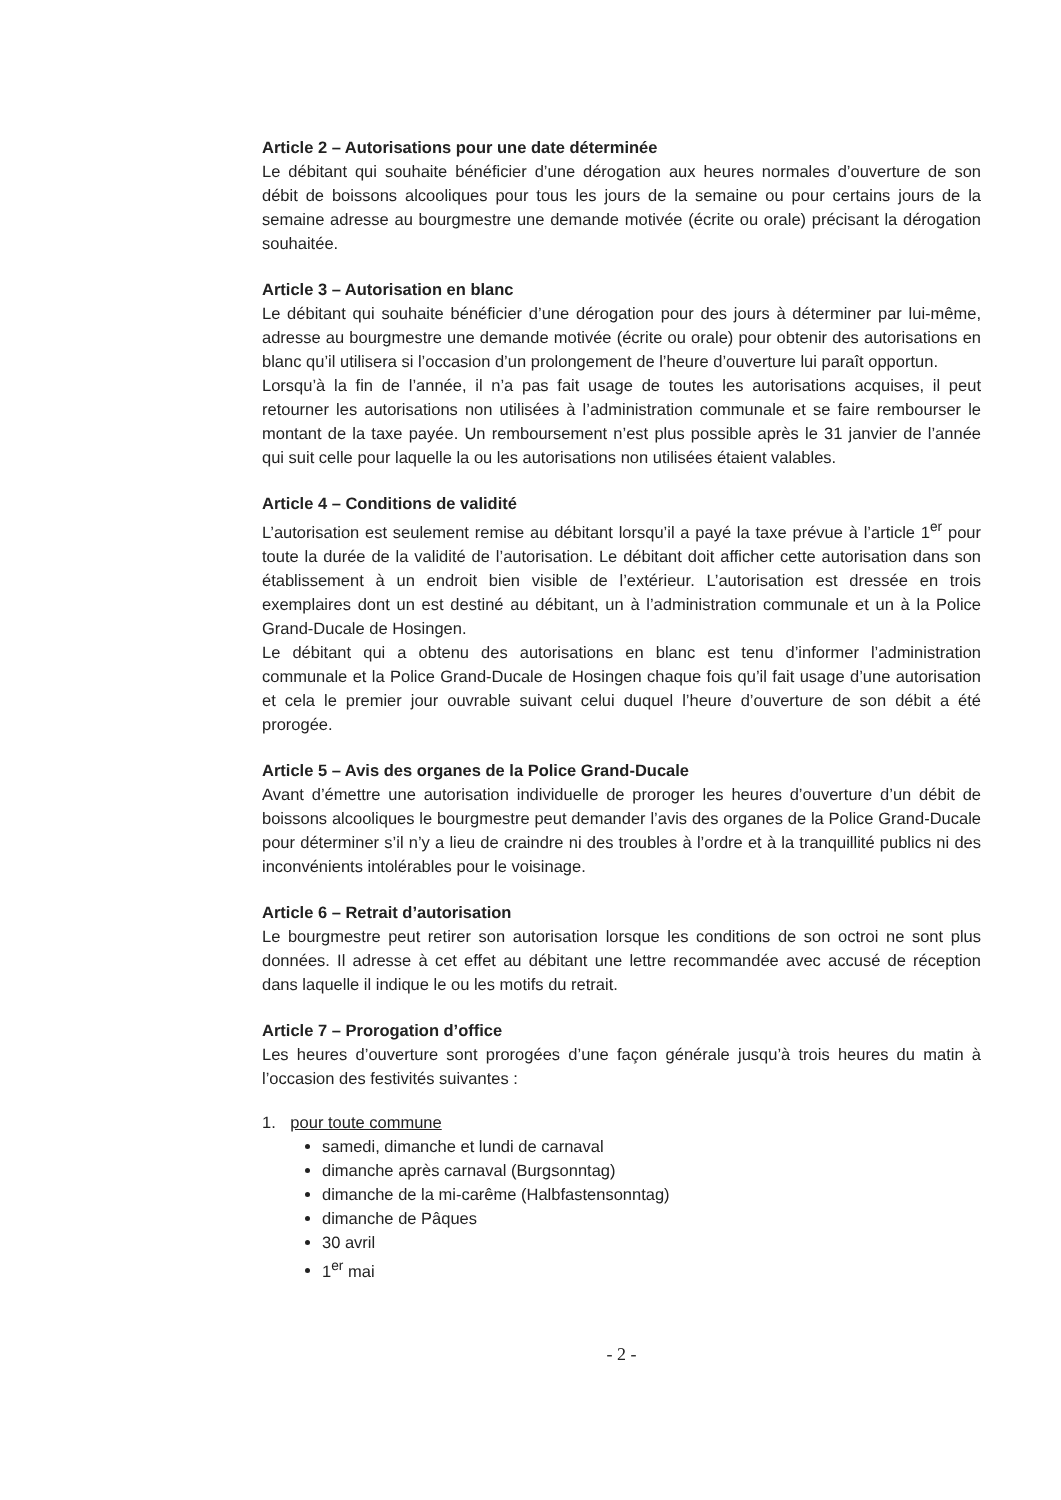Article 2 – Autorisations pour une date déterminée
Le débitant qui souhaite bénéficier d’une dérogation aux heures normales d’ouverture de son débit de boissons alcooliques pour tous les jours de la semaine ou pour certains jours de la semaine adresse au bourgmestre une demande motivée (écrite ou orale) précisant la dérogation souhaitée.
Article 3 – Autorisation en blanc
Le débitant qui souhaite bénéficier d’une dérogation pour des jours à déterminer par lui-même, adresse au bourgmestre une demande motivée (écrite ou orale) pour obtenir des autorisations en blanc qu’il utilisera si l’occasion d’un prolongement de l’heure d’ouverture lui paraît opportun.
Lorsqu’à la fin de l’année, il n’a pas fait usage de toutes les autorisations acquises, il peut retourner les autorisations non utilisées à l’administration communale et se faire rembourser le montant de la taxe payée. Un remboursement n’est plus possible après le 31 janvier de l’année qui suit celle pour laquelle la ou les autorisations non utilisées étaient valables.
Article 4 – Conditions de validité
L’autorisation est seulement remise au débitant lorsqu’il a payé la taxe prévue à l’article 1<sup>er</sup> pour toute la durée de la validité de l’autorisation. Le débitant doit afficher cette autorisation dans son établissement à un endroit bien visible de l’extérieur. L’autorisation est dressée en trois exemplaires dont un est destiné au débitant, un à l’administration communale et un à la Police Grand-Ducale de Hosingen.
Le débitant qui a obtenu des autorisations en blanc est tenu d’informer l’administration communale et la Police Grand-Ducale de Hosingen chaque fois qu’il fait usage d’une autorisation et cela le premier jour ouvrable suivant celui duquel l’heure d’ouverture de son débit a été prorogée.
Article 5 – Avis des organes de la Police Grand-Ducale
Avant d’émettre une autorisation individuelle de proroger les heures d’ouverture d’un débit de boissons alcooliques le bourgmestre peut demander l’avis des organes de la Police Grand-Ducale pour déterminer s’il n’y a lieu de craindre ni des troubles à l’ordre et à la tranquillité publics ni des inconvénients intolérables pour le voisinage.
Article 6 – Retrait d’autorisation
Le bourgmestre peut retirer son autorisation lorsque les conditions de son octroi ne sont plus données. Il adresse à cet effet au débitant une lettre recommandée avec accusé de réception dans laquelle il indique le ou les motifs du retrait.
Article 7 – Prorogation d’office
Les heures d’ouverture sont prorogées d’une façon générale jusqu’à trois heures du matin à l’occasion des festivités suivantes :
1. pour toute commune
samedi, dimanche et lundi de carnaval
dimanche après carnaval (Burgsonntag)
dimanche de la mi-carême (Halbfastensonntag)
dimanche de Pâques
30 avril
1<sup>er</sup> mai
- 2 -